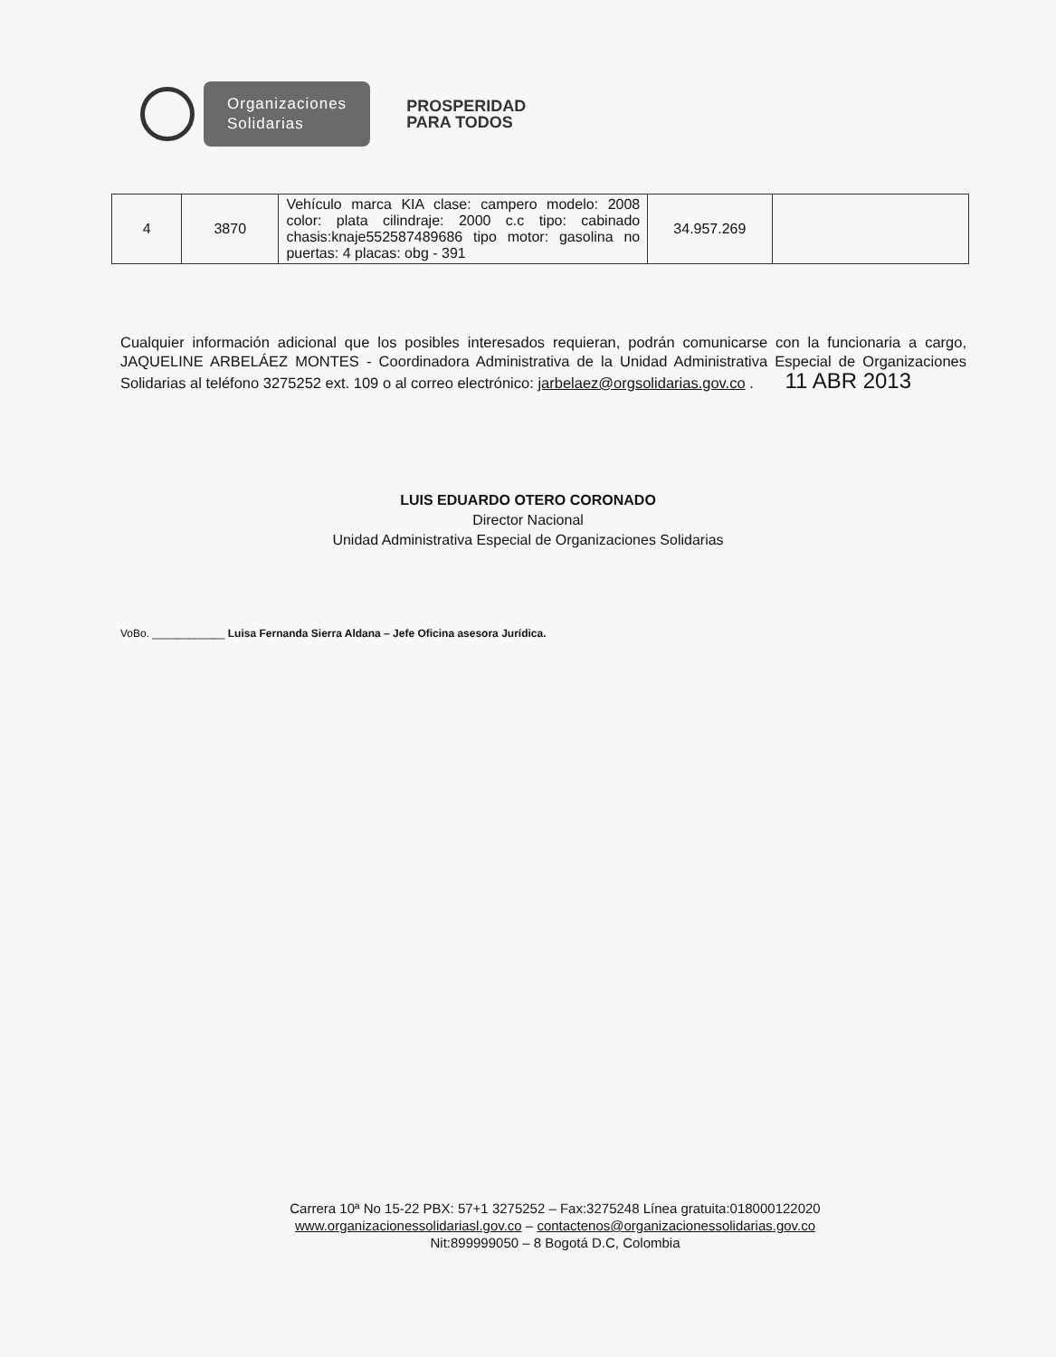Organizaciones
Solidarias
PROSPERIDAD
PARA TODOS
| 4 | 3870 | Vehículo marca KIA clase: campero modelo: 2008 color: plata cilindraje: 2000 c.c tipo: cabinado chasis:knaje552587489686 tipo motor: gasolina no puertas: 4 placas: obg - 391 | 34.957.269 | |
Cualquier información adicional que los posibles interesados requieran, podrán comunicarse con la funcionaria a cargo, JAQUELINE ARBELÁEZ MONTES - Coordinadora Administrativa de la Unidad Administrativa Especial de Organizaciones Solidarias al teléfono 3275252 ext. 109 o al correo electrónico: jarbelaez@orgsolidarias.gov.co . 11 ABR 2013
LUIS EDUARDO OTERO CORONADO
Director Nacional
Unidad Administrativa Especial de Organizaciones Solidarias
VoBo. ____________ Luisa Fernanda Sierra Aldana – Jefe Oficina asesora Jurídica.
Carrera 10ª No 15-22 PBX: 57+1 3275252 – Fax:3275248 Línea gratuita:018000122020
www.organizacionessolidariasl.gov.co – contactenos@organizacionessolidarias.gov.co
Nit:899999050 – 8 Bogotá D.C, Colombia